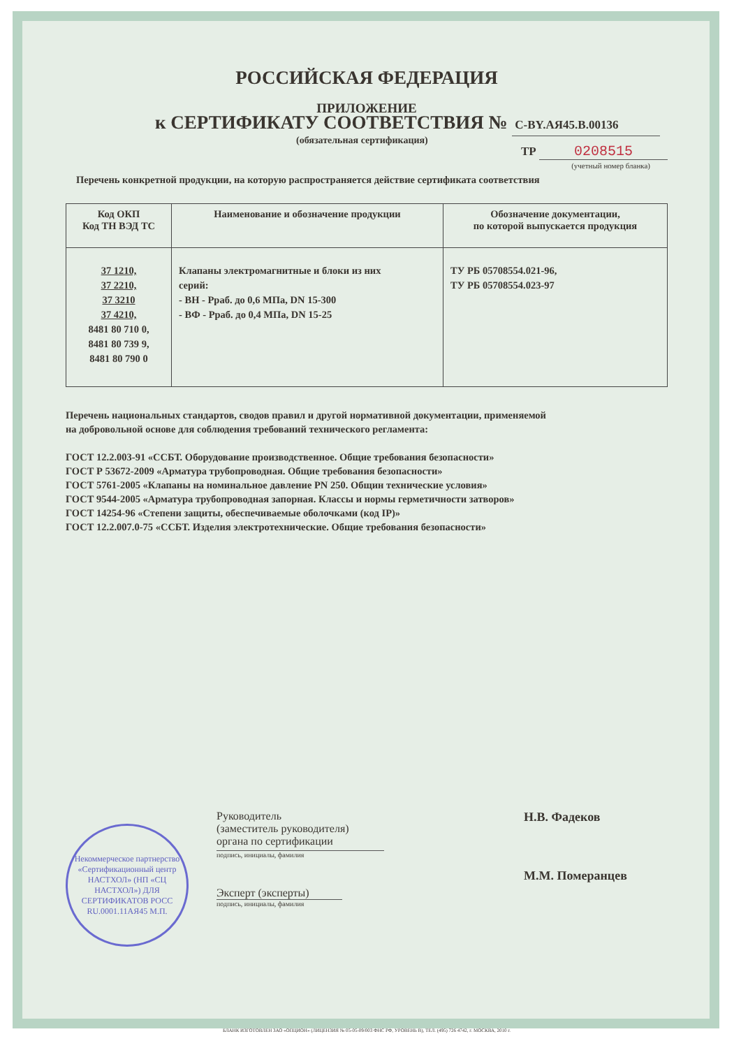РОССИЙСКАЯ ФЕДЕРАЦИЯ
ПРИЛОЖЕНИЕ
к СЕРТИФИКАТУ СООТВЕТСТВИЯ № С-BY.АЯ45.В.00136
(обязательная сертификация)
ТР 0208515
(учетный номер бланка)
Перечень конкретной продукции, на которую распространяется действие сертификата соответствия
| Код ОКП Код ТН ВЭД ТС | Наименование и обозначение продукции | Обозначение документации, по которой выпускается продукция |
| --- | --- | --- |
| 37 1210, 37 2210, 37 3210 37 4210, 8481 80 710 0, 8481 80 739 9, 8481 80 790 0 | Клапаны электромагнитные и блоки из них серий: - ВН - Рраб. до 0,6 МПа, DN 15-300 - ВФ - Рраб. до 0,4 МПа, DN 15-25 | ТУ РБ 05708554.021-96, ТУ РБ 05708554.023-97 |
Перечень национальных стандартов, сводов правил и другой нормативной документации, применяемой
на добровольной основе для соблюдения требований технического регламента:
ГОСТ 12.2.003-91 «ССБТ. Оборудование производственное. Общие требования безопасности»
ГОСТ Р 53672-2009 «Арматура трубопроводная. Общие требования безопасности»
ГОСТ 5761-2005 «Клапаны на номинальное давление PN 250. Общин технические условия»
ГОСТ 9544-2005 «Арматура трубопроводная запорная. Классы и нормы герметичности затворов»
ГОСТ 14254-96 «Степени защиты, обеспечиваемые оболочками (код IP)»
ГОСТ 12.2.007.0-75 «ССБТ. Изделия электротехнические. Общие требования безопасности»
Некоммерческое партнерство «Сертификационный центр НАСТХОЛ» (НП «СЦ НАСТХОЛ») ДЛЯ СЕРТИФИКАТОВ РОСС RU.0001.11АЯ45 М.П.
Руководитель
(заместитель руководителя)
органа по сертификации
подпись, инициалы, фамилия
Эксперт (эксперты)
подпись, инициалы, фамилия
Н.В. Фадеков
М.М. Померанцев
БЛАНК ИЗГОТОВЛЕН ЗАО «ОПЦИОН» (ЛИЦЕНЗИЯ № 05-05-09/003 ФНС РФ, УРОВЕНЬ В), ТЕЛ. (495) 726 4742, г. МОСКВА, 2010 г.